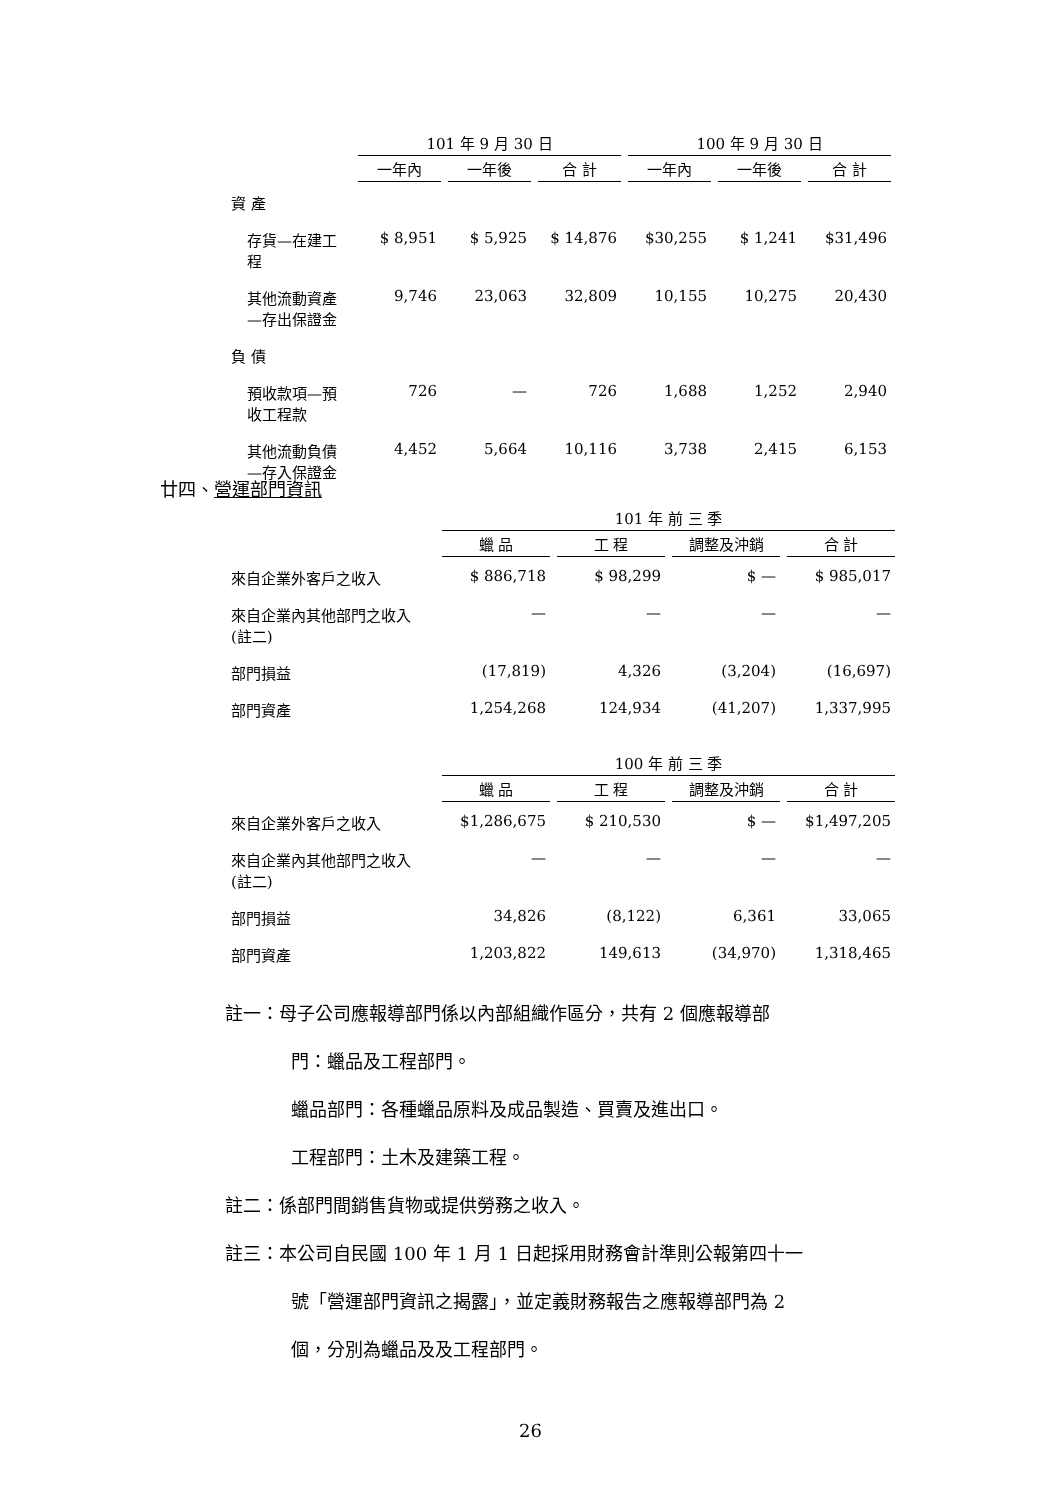| | 101 年 9 月 30 日 | | | 100 年 9 月 30 日 | | |
| --- | --- | --- | --- | --- | --- | --- |
| | 一年內 | 一年後 | 合 計 | 一年內 | 一年後 | 合 計 |
| 資 產 | | | | | | |
| 存貨—在建工程 | $ 8,951 | $ 5,925 | $ 14,876 | $30,255 | $ 1,241 | $31,496 |
| 其他流動資產—存出保證金 | 9,746 | 23,063 | 32,809 | 10,155 | 10,275 | 20,430 |
| 負 債 | | | | | | |
| 預收款項—預收工程款 | 726 | — | 726 | 1,688 | 1,252 | 2,940 |
| 其他流動負債—存入保證金 | 4,452 | 5,664 | 10,116 | 3,738 | 2,415 | 6,153 |
廿四、營運部門資訊
| | 101 年 前 三 季 | | | |
| --- | --- | --- | --- | --- |
| | 蠟 品 | 工 程 | 調整及沖銷 | 合 計 |
| 來自企業外客戶之收入 | $ 886,718 | $ 98,299 | $ — | $ 985,017 |
| 來自企業內其他部門之收入(註二) | — | — | — | — |
| 部門損益 | (17,819) | 4,326 | (3,204) | (16,697) |
| 部門資產 | 1,254,268 | 124,934 | (41,207) | 1,337,995 |
| | 100 年 前 三 季 | | | |
| --- | --- | --- | --- | --- |
| | 蠟 品 | 工 程 | 調整及沖銷 | 合 計 |
| 來自企業外客戶之收入 | $1,286,675 | $ 210,530 | $ — | $1,497,205 |
| 來自企業內其他部門之收入(註二) | — | — | — | — |
| 部門損益 | 34,826 | (8,122) | 6,361 | 33,065 |
| 部門資產 | 1,203,822 | 149,613 | (34,970) | 1,318,465 |
註一：母子公司應報導部門係以內部組織作區分，共有 2 個應報導部
門：蠟品及工程部門。
蠟品部門：各種蠟品原料及成品製造、買賣及進出口。
工程部門：土木及建築工程。
註二：係部門間銷售貨物或提供勞務之收入。
註三：本公司自民國 100 年 1 月 1 日起採用財務會計準則公報第四十一
號「營運部門資訊之揭露」，並定義財務報告之應報導部門為 2
個，分別為蠟品及及工程部門。
26